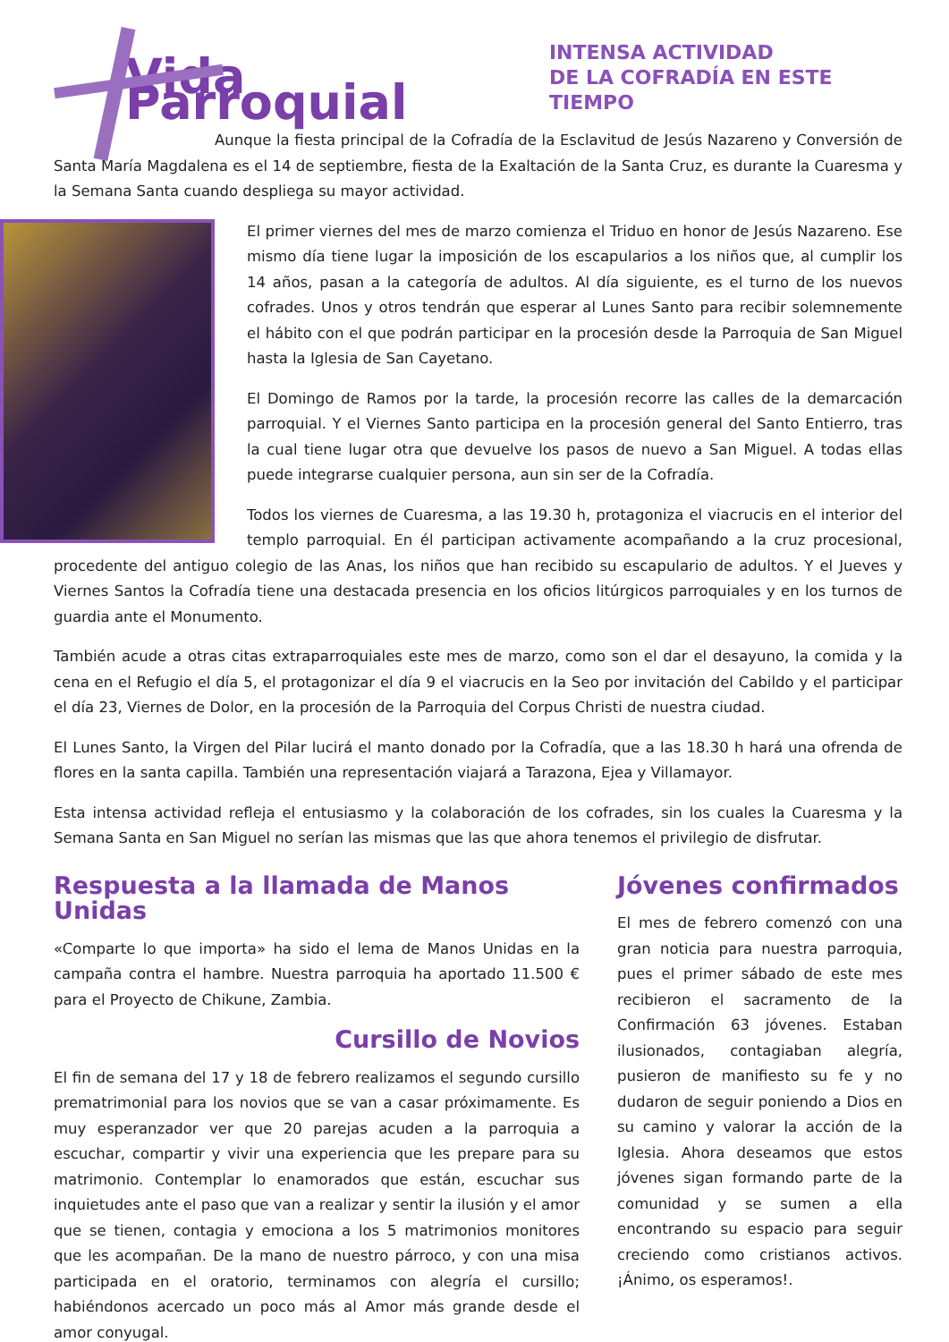Vida Parroquial
INTENSA ACTIVIDAD
DE LA COFRADÍA EN ESTE TIEMPO
Aunque la fiesta principal de la Cofradía de la Esclavitud de Jesús Nazareno y Conversión de Santa María Magdalena es el 14 de septiembre, fiesta de la Exaltación de la Santa Cruz, es durante la Cuaresma y la Semana Santa cuando despliega su mayor actividad.
El primer viernes del mes de marzo comienza el Triduo en honor de Jesús Nazareno. Ese mismo día tiene lugar la imposición de los escapularios a los niños que, al cumplir los 14 años, pasan a la categoría de adultos. Al día siguiente, es el turno de los nuevos cofrades. Unos y otros tendrán que esperar al Lunes Santo para recibir solemnemente el hábito con el que podrán participar en la procesión desde la Parroquia de San Miguel hasta la Iglesia de San Cayetano.
El Domingo de Ramos por la tarde, la procesión recorre las calles de la demarcación parroquial. Y el Viernes Santo participa en la procesión general del Santo Entierro, tras la cual tiene lugar otra que devuelve los pasos de nuevo a San Miguel. A todas ellas puede integrarse cualquier persona, aun sin ser de la Cofradía.
Todos los viernes de Cuaresma, a las 19.30 h, protagoniza el viacrucis en el interior del templo parroquial. En él participan activamente acompañando a la cruz procesional, procedente del antiguo colegio de las Anas, los niños que han recibido su escapulario de adultos. Y el Jueves y Viernes Santos la Cofradía tiene una destacada presencia en los oficios litúrgicos parroquiales y en los turnos de guardia ante el Monumento.
También acude a otras citas extraparroquiales este mes de marzo, como son el dar el desayuno, la comida y la cena en el Refugio el día 5, el protagonizar el día 9 el viacrucis en la Seo por invitación del Cabildo y el participar el día 23, Viernes de Dolor, en la procesión de la Parroquia del Corpus Christi de nuestra ciudad.
El Lunes Santo, la Virgen del Pilar lucirá el manto donado por la Cofradía, que a las 18.30 h hará una ofrenda de flores en la santa capilla. También una representación viajará a Tarazona, Ejea y Villamayor.
Esta intensa actividad refleja el entusiasmo y la colaboración de los cofrades, sin los cuales la Cuaresma y la Semana Santa en San Miguel no serían las mismas que las que ahora tenemos el privilegio de disfrutar.
Respuesta a la llamada de Manos Unidas
«Comparte lo que importa» ha sido el lema de Manos Unidas en la campaña contra el hambre. Nuestra parroquia ha aportado 11.500 € para el Proyecto de Chikune, Zambia.
Cursillo de Novios
El fin de semana del 17 y 18 de febrero realizamos el segundo cursillo prematrimonial para los novios que se van a casar próximamente. Es muy esperanzador ver que 20 parejas acuden a la parroquia a escuchar, compartir y vivir una experiencia que les prepare para su matrimonio. Contemplar lo enamorados que están, escuchar sus inquietudes ante el paso que van a realizar y sentir la ilusión y el amor que se tienen, contagia y emociona a los 5 matrimonios monitores que les acompañan. De la mano de nuestro párroco, y con una misa participada en el oratorio, terminamos con alegría el cursillo; habiéndonos acercado un poco más al Amor más grande desde el amor conyugal.
Jóvenes confirmados
El mes de febrero comenzó con una gran noticia para nuestra parroquia, pues el primer sábado de este mes recibieron el sacramento de la Confirmación 63 jóvenes. Estaban ilusionados, contagiaban alegría, pusieron de manifiesto su fe y no dudaron de seguir poniendo a Dios en su camino y valorar la acción de la Iglesia. Ahora deseamos que estos jóvenes sigan formando parte de la comunidad y se sumen a ella encontrando su espacio para seguir creciendo como cristianos activos. ¡Ánimo, os esperamos!.